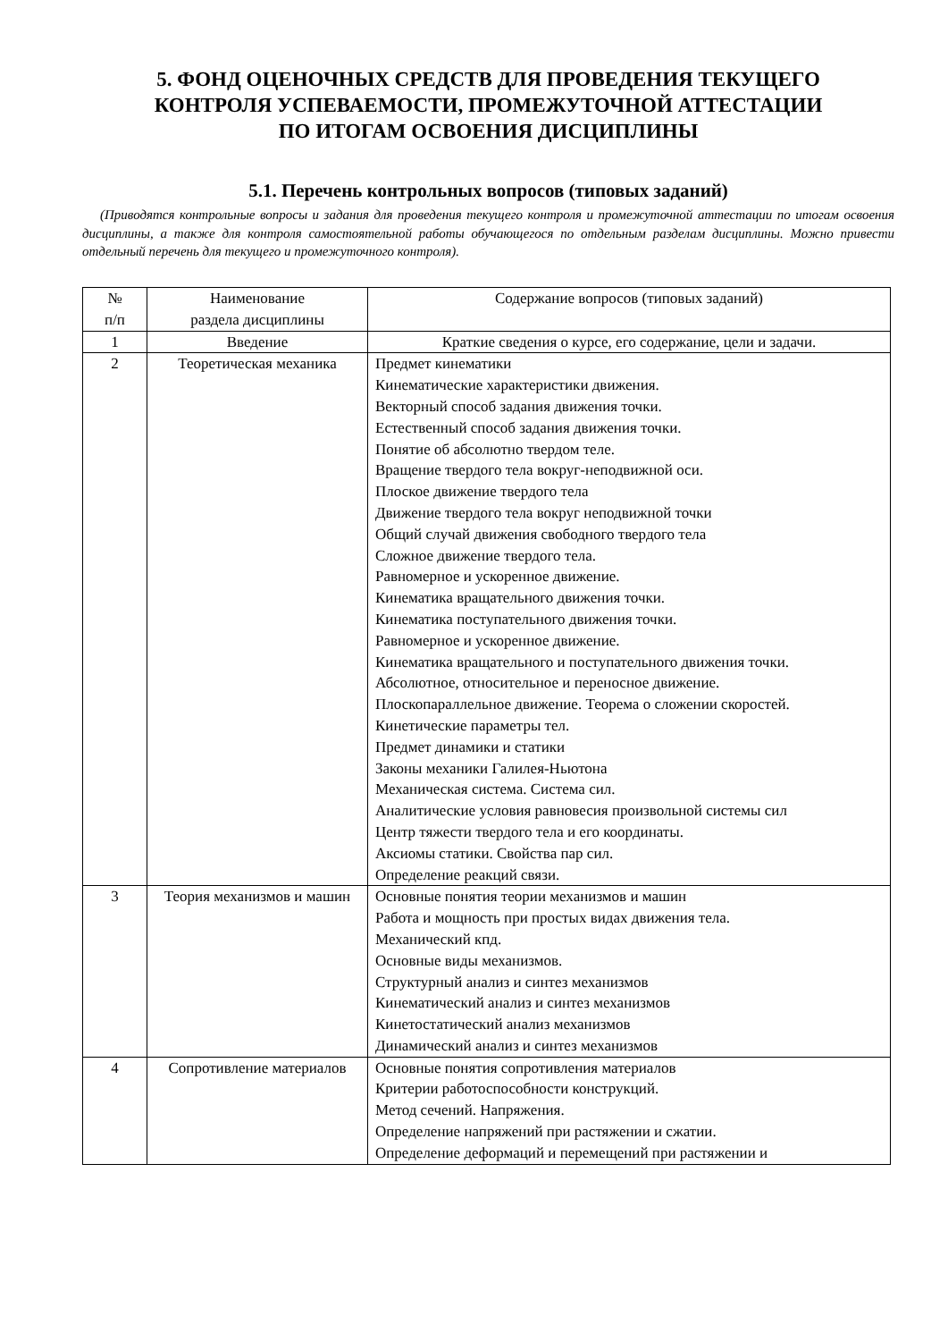5. ФОНД ОЦЕНОЧНЫХ СРЕДСТВ ДЛЯ ПРОВЕДЕНИЯ ТЕКУЩЕГО
КОНТРОЛЯ УСПЕВАЕМОСТИ, ПРОМЕЖУТОЧНОЙ АТТЕСТАЦИИ
ПО ИТОГАМ ОСВОЕНИЯ ДИСЦИПЛИНЫ
5.1. Перечень контрольных вопросов (типовых заданий)
(Приводятся контрольные вопросы и задания для проведения текущего контроля и промежуточной аттестации по итогам освоения дисциплины, а также для контроля самостоятельной работы обучающегося по отдельным разделам дисциплины. Можно привести отдельный перечень для текущего и промежуточного контроля).
| № п/п | Наименование раздела дисциплины | Содержание вопросов (типовых заданий) |
| --- | --- | --- |
| 1 | Введение | Краткие сведения о курсе, его содержание, цели и задачи. |
| 2 | Теоретическая механика | Предмет кинематики Кинематические характеристики движения. Векторный способ задания движения точки. Естественный способ задания движения точки. Понятие об абсолютно твердом теле. Вращение твердого тела вокруг-неподвижной оси. Плоское движение твердого тела Движение твердого тела вокруг неподвижной точки Общий случай движения свободного твердого тела Сложное движение твердого тела. Равномерное и ускоренное движение. Кинематика вращательного движения точки. Кинематика поступательного движения точки. Равномерное и ускоренное движение. Кинематика вращательного и поступательного движения точки. Абсолютное, относительное и переносное движение. Плоскопараллельное движение. Теорема о сложении скоростей. Кинетические параметры тел. Предмет динамики и статики Законы механики Галилея-Ньютона Механическая система. Система сил. Аналитические условия равновесия произвольной системы сил Центр тяжести твердого тела и его координаты. Аксиомы статики. Свойства пар сил. Определение реакций связи. |
| 3 | Теория механизмов и машин | Основные понятия теории механизмов и машин Работа и мощность при простых видах движения тела. Механический кпд. Основные виды механизмов. Структурный анализ и синтез механизмов Кинематический анализ и синтез механизмов Кинетостатический анализ механизмов Динамический анализ и синтез механизмов |
| 4 | Сопротивление материалов | Основные понятия сопротивления материалов Критерии работоспособности конструкций. Метод сечений. Напряжения. Определение напряжений при растяжении и сжатии. Определение деформаций и перемещений при растяжении и |